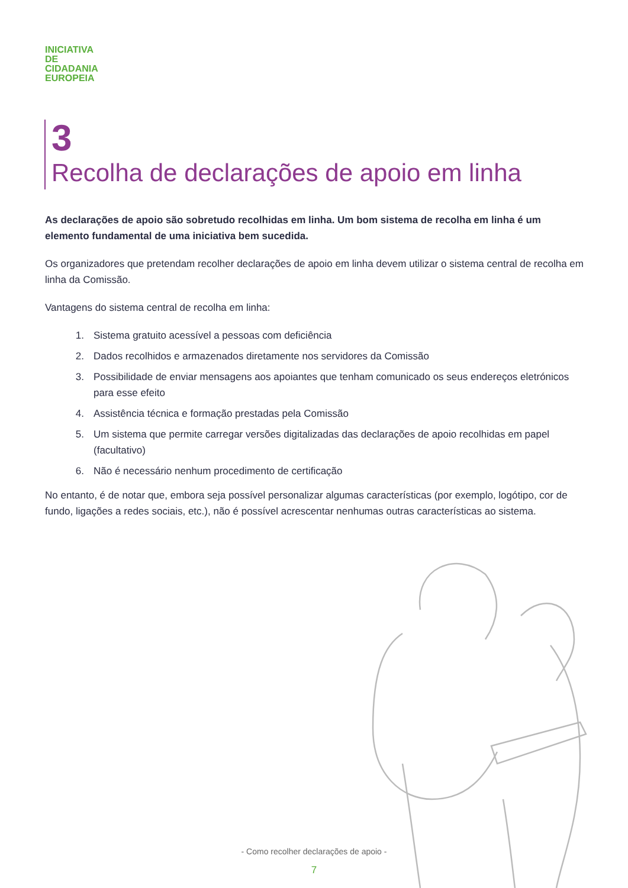INICIATIVA
DE
CIDADANIA
EUROPEIA
3
Recolha de declarações de apoio em linha
As declarações de apoio são sobretudo recolhidas em linha. Um bom sistema de recolha em linha é um elemento fundamental de uma iniciativa bem sucedida.
Os organizadores que pretendam recolher declarações de apoio em linha devem utilizar o sistema central de recolha em linha da Comissão.
Vantagens do sistema central de recolha em linha:
1. Sistema gratuito acessível a pessoas com deficiência
2. Dados recolhidos e armazenados diretamente nos servidores da Comissão
3. Possibilidade de enviar mensagens aos apoiantes que tenham comunicado os seus endereços eletrónicos para esse efeito
4. Assistência técnica e formação prestadas pela Comissão
5. Um sistema que permite carregar versões digitalizadas das declarações de apoio recolhidas em papel (facultativo)
6. Não é necessário nenhum procedimento de certificação
No entanto, é de notar que, embora seja possível personalizar algumas características (por exemplo, logótipo, cor de fundo, ligações a redes sociais, etc.), não é possível acrescentar nenhumas outras características ao sistema.
- Como recolher declarações de apoio -
7